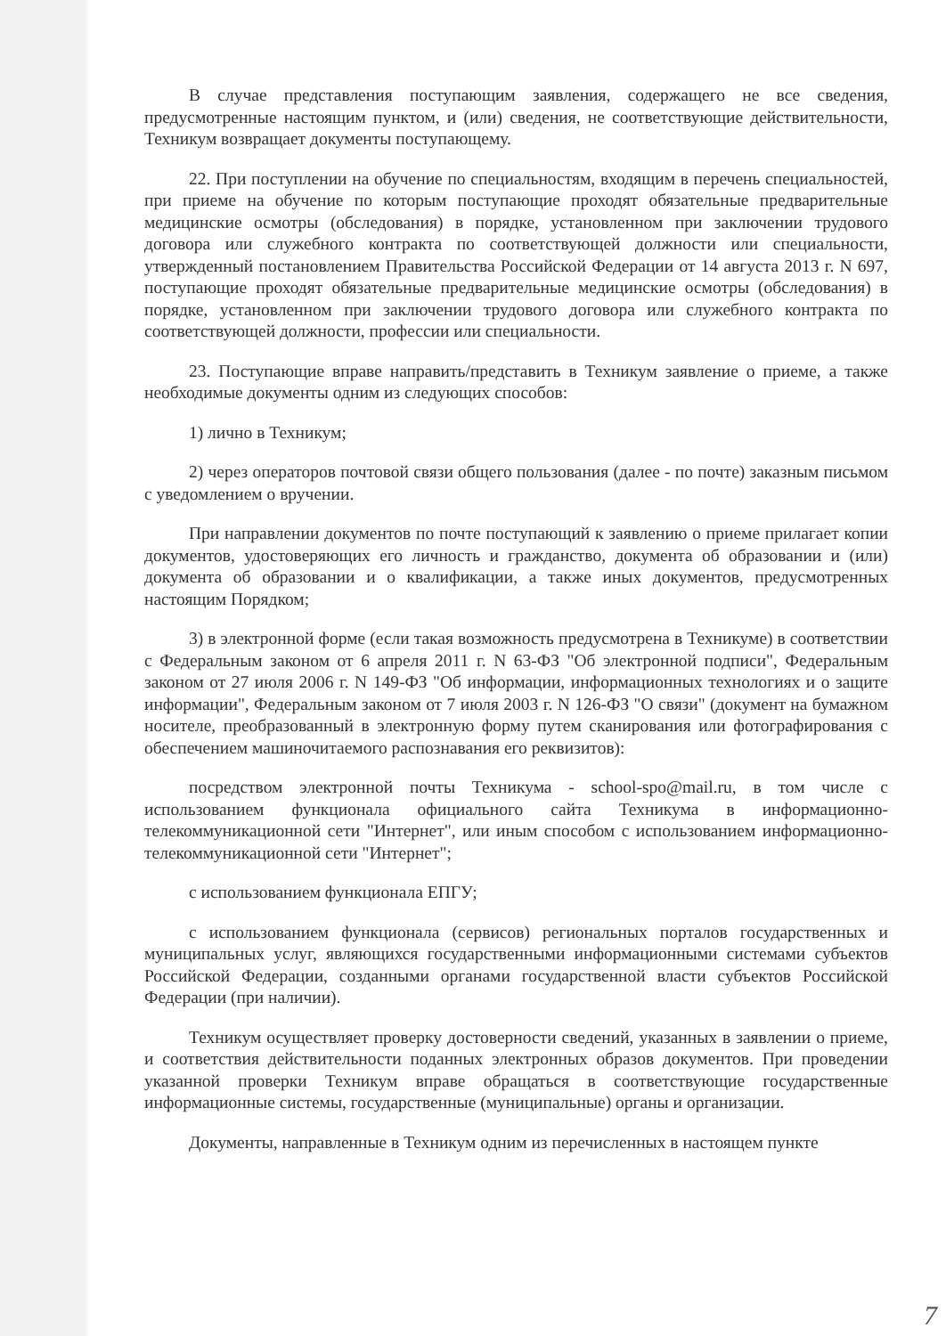В случае представления поступающим заявления, содержащего не все сведения, предусмотренные настоящим пунктом, и (или) сведения, не соответствующие действительности, Техникум возвращает документы поступающему.
22. При поступлении на обучение по специальностям, входящим в перечень специальностей, при приеме на обучение по которым поступающие проходят обязательные предварительные медицинские осмотры (обследования) в порядке, установленном при заключении трудового договора или служебного контракта по соответствующей должности или специальности, утвержденный постановлением Правительства Российской Федерации от 14 августа 2013 г. N 697, поступающие проходят обязательные предварительные медицинские осмотры (обследования) в порядке, установленном при заключении трудового договора или служебного контракта по соответствующей должности, профессии или специальности.
23. Поступающие вправе направить/представить в Техникум заявление о приеме, а также необходимые документы одним из следующих способов:
1) лично в Техникум;
2) через операторов почтовой связи общего пользования (далее - по почте) заказным письмом с уведомлением о вручении.
При направлении документов по почте поступающий к заявлению о приеме прилагает копии документов, удостоверяющих его личность и гражданство, документа об образовании и (или) документа об образовании и о квалификации, а также иных документов, предусмотренных настоящим Порядком;
3) в электронной форме (если такая возможность предусмотрена в Техникуме) в соответствии с Федеральным законом от 6 апреля 2011 г. N 63-ФЗ "Об электронной подписи", Федеральным законом от 27 июля 2006 г. N 149-ФЗ "Об информации, информационных технологиях и о защите информации", Федеральным законом от 7 июля 2003 г. N 126-ФЗ "О связи" (документ на бумажном носителе, преобразованный в электронную форму путем сканирования или фотографирования с обеспечением машиночитаемого распознавания его реквизитов):
посредством электронной почты Техникума - school-spo@mail.ru, в том числе с использованием функционала официального сайта Техникума в информационно-телекоммуникационной сети "Интернет", или иным способом с использованием информационно-телекоммуникационной сети "Интернет";
с использованием функционала ЕПГУ;
с использованием функционала (сервисов) региональных порталов государственных и муниципальных услуг, являющихся государственными информационными системами субъектов Российской Федерации, созданными органами государственной власти субъектов Российской Федерации (при наличии).
Техникум осуществляет проверку достоверности сведений, указанных в заявлении о приеме, и соответствия действительности поданных электронных образов документов. При проведении указанной проверки Техникум вправе обращаться в соответствующие государственные информационные системы, государственные (муниципальные) органы и организации.
Документы, направленные в Техникум одним из перечисленных в настоящем пункте
7